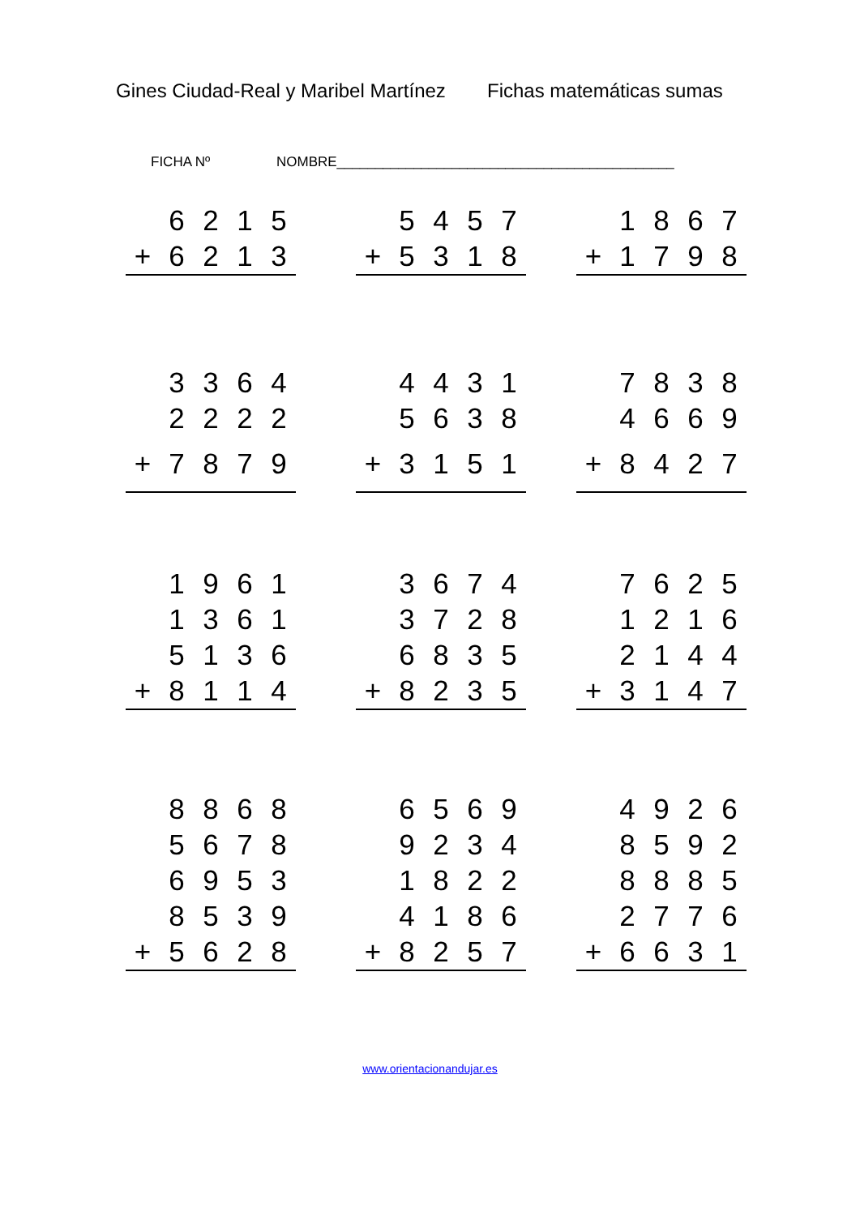Gines Ciudad-Real y Maribel Martínez Fichas matemáticas sumas
FICHA Nº NOMBRE____________________________________________
| | 6 | 2 | 1 | 5 |
| + | 6 | 2 | 1 | 3 |
| | 5 | 4 | 5 | 7 |
| + | 5 | 3 | 1 | 8 |
| | 1 | 8 | 6 | 7 |
| + | 1 | 7 | 9 | 8 |
| | 3 | 3 | 6 | 4 |
| | 2 | 2 | 2 | 2 |
| + | 7 | 8 | 7 | 9 |
| | 4 | 4 | 3 | 1 |
| | 5 | 6 | 3 | 8 |
| + | 3 | 1 | 5 | 1 |
| | 7 | 8 | 3 | 8 |
| | 4 | 6 | 6 | 9 |
| + | 8 | 4 | 2 | 7 |
| | 1 | 9 | 6 | 1 |
| | 1 | 3 | 6 | 1 |
| | 5 | 1 | 3 | 6 |
| + | 8 | 1 | 1 | 4 |
| | 3 | 6 | 7 | 4 |
| | 3 | 7 | 2 | 8 |
| | 6 | 8 | 3 | 5 |
| + | 8 | 2 | 3 | 5 |
| | 7 | 6 | 2 | 5 |
| | 1 | 2 | 1 | 6 |
| | 2 | 1 | 4 | 4 |
| + | 3 | 1 | 4 | 7 |
| | 8 | 8 | 6 | 8 |
| | 5 | 6 | 7 | 8 |
| | 6 | 9 | 5 | 3 |
| | 8 | 5 | 3 | 9 |
| + | 5 | 6 | 2 | 8 |
| | 6 | 5 | 6 | 9 |
| | 9 | 2 | 3 | 4 |
| | 1 | 8 | 2 | 2 |
| | 4 | 1 | 8 | 6 |
| + | 8 | 2 | 5 | 7 |
| | 4 | 9 | 2 | 6 |
| | 8 | 5 | 9 | 2 |
| | 8 | 8 | 8 | 5 |
| | 2 | 7 | 7 | 6 |
| + | 6 | 6 | 3 | 1 |
www.orientacionandujar.es